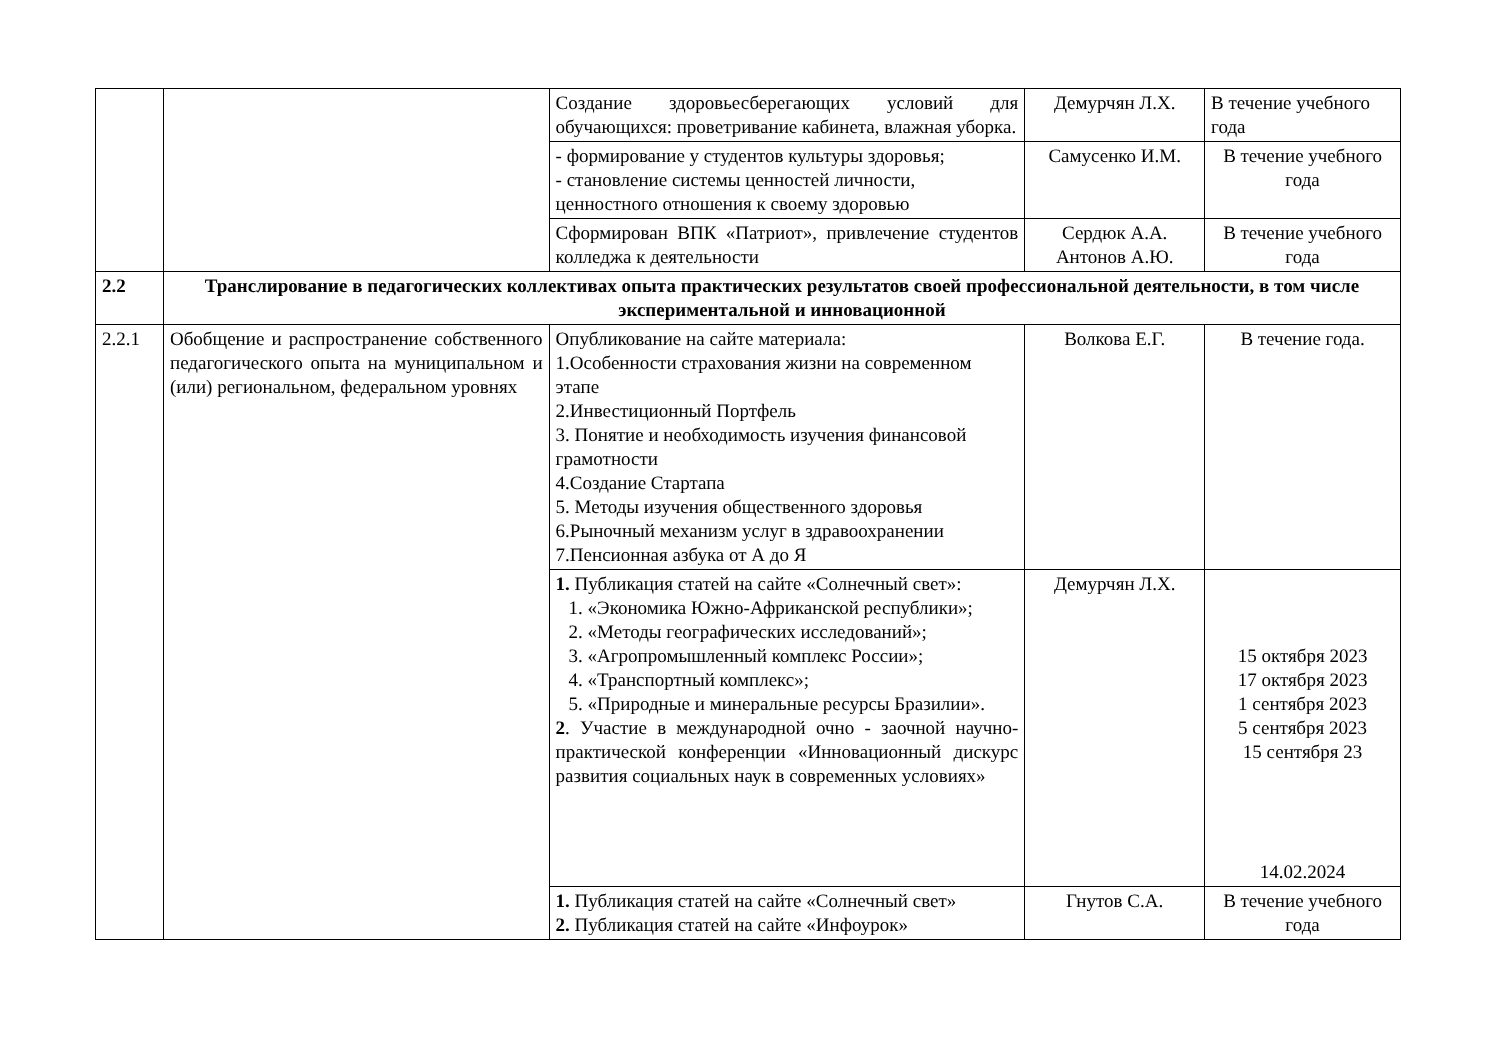| | | Создание здоровьесберегающих условий для обучающихся: проветривание кабинета, влажная уборка. | Демурчян Л.Х. | В течение учебного года |
| | | - формирование у студентов культуры здоровья; - становление системы ценностей личности, ценностного отношения к своему здоровью | Самусенко И.М. | В течение учебного года |
| | | Сформирован ВПК «Патриот», привлечение студентов колледжа к деятельности | Сердюк А.А. Антонов А.Ю. | В течение учебного года |
| 2.2 | Транслирование в педагогических коллективах опыта практических результатов своей профессиональной деятельности, в том числе экспериментальной и инновационной | | | |
| 2.2.1 | Обобщение и распространение собственного педагогического опыта на муниципальном и (или) региональном, федеральном уровнях | Опубликование на сайте материала: 1.Особенности страхования жизни на современном этапе 2.Инвестиционный Портфель 3. Понятие и необходимость изучения финансовой грамотности 4.Создание Стартапа 5. Методы изучения общественного здоровья 6.Рыночный механизм услуг в здравоохранении 7.Пенсионная азбука от А до Я | Волкова Е.Г. | В течение года. |
| | | 1. Публикация статей на сайте «Солнечный свет»: 1. «Экономика Южно-Африканской республики»; 2. «Методы географических исследований»; 3. «Агропромышленный комплекс России»; 4. «Транспортный комплекс»; 5. «Природные и минеральные ресурсы Бразилии». 2 . Участие в международной очно - заочной научно-практической конференции «Инновационный дискурс развития социальных наук в современных условиях» | Демурчян Л.Х. | 15 октября 2023 17 октября 2023 1 сентября 2023 5 сентября 2023 15 сентября 23 14.02.2024 |
| | | 1. Публикация статей на сайте «Солнечный свет» 2. Публикация статей на сайте «Инфоурок» | Гнутов С.А. | В течение учебного года |